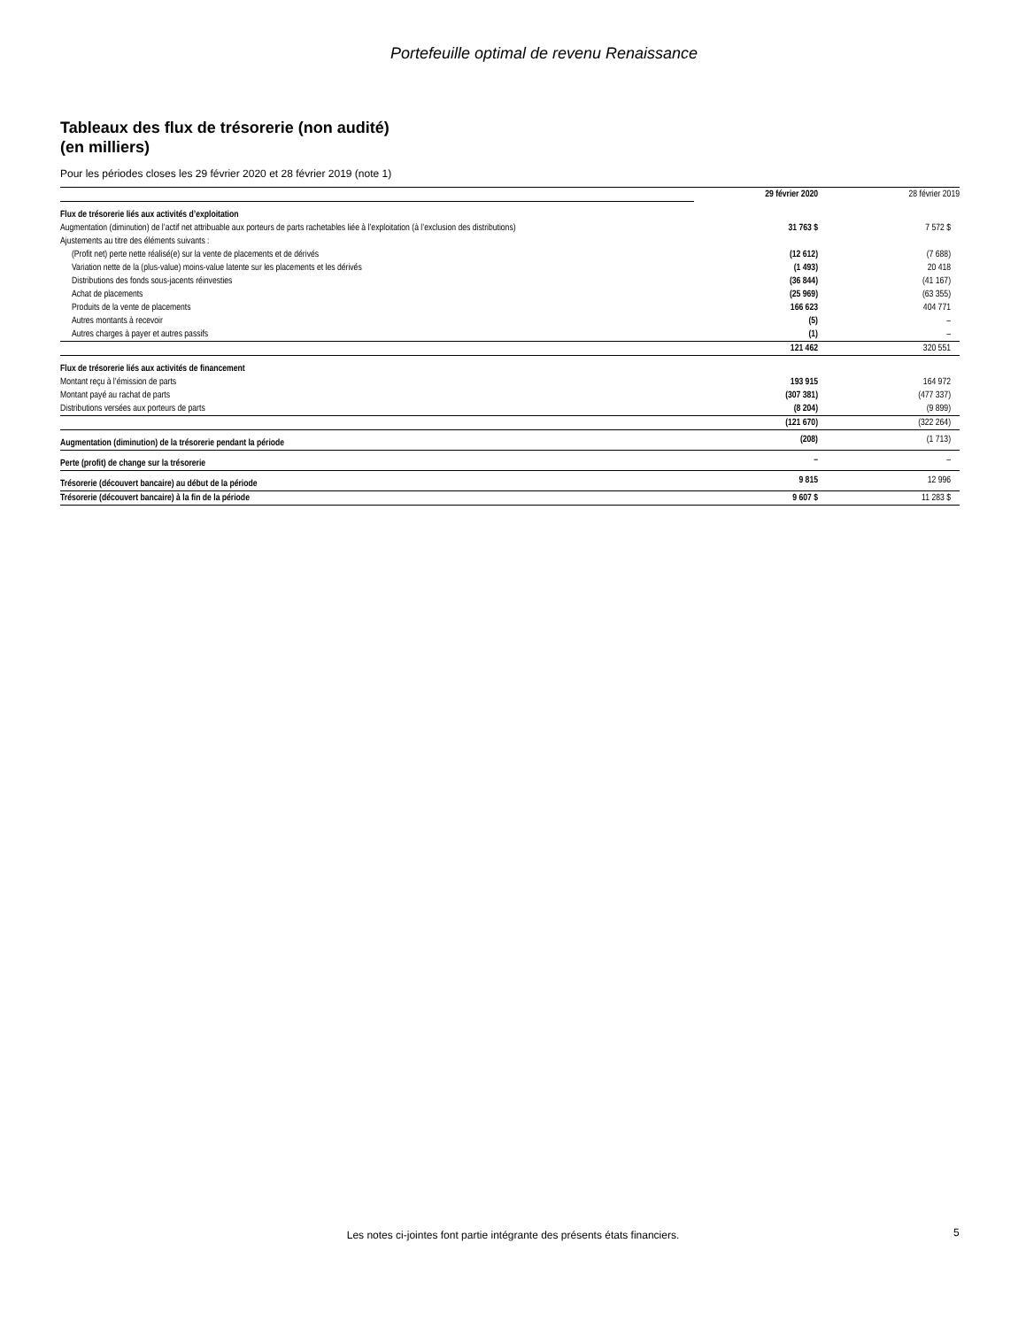Portefeuille optimal de revenu Renaissance
Tableaux des flux de trésorerie (non audité)
(en milliers)
Pour les périodes closes les 29 février 2020 et 28 février 2019 (note 1)
| | 29 février 2020 | 28 février 2019 |
| Flux de trésorerie liés aux activités d’exploitation | | |
| Augmentation (diminution) de l’actif net attribuable aux porteurs de parts rachetables liée à l’exploitation (à l’exclusion des distributions) | 31 763 $ | 7 572 $ |
| Ajustements au titre des éléments suivants : | | |
| (Profit net) perte nette réalisé(e) sur la vente de placements et de dérivés | (12 612) | (7 688) |
| Variation nette de la (plus-value) moins-value latente sur les placements et les dérivés | (1 493) | 20 418 |
| Distributions des fonds sous-jacents réinvesties | (36 844) | (41 167) |
| Achat de placements | (25 969) | (63 355) |
| Produits de la vente de placements | 166 623 | 404 771 |
| Autres montants à recevoir | (5) | – |
| Autres charges à payer et autres passifs | (1) | – |
| | 121 462 | 320 551 |
| Flux de trésorerie liés aux activités de financement | | |
| Montant reçu à l’émission de parts | 193 915 | 164 972 |
| Montant payé au rachat de parts | (307 381) | (477 337) |
| Distributions versées aux porteurs de parts | (8 204) | (9 899) |
| | (121 670) | (322 264) |
| Augmentation (diminution) de la trésorerie pendant la période | (208) | (1 713) |
| Perte (profit) de change sur la trésorerie | – | – |
| Trésorerie (découvert bancaire) au début de la période | 9 815 | 12 996 |
| Trésorerie (découvert bancaire) à la fin de la période | 9 607 $ | 11 283 $ |
Les notes ci-jointes font partie intégrante des présents états financiers. 5